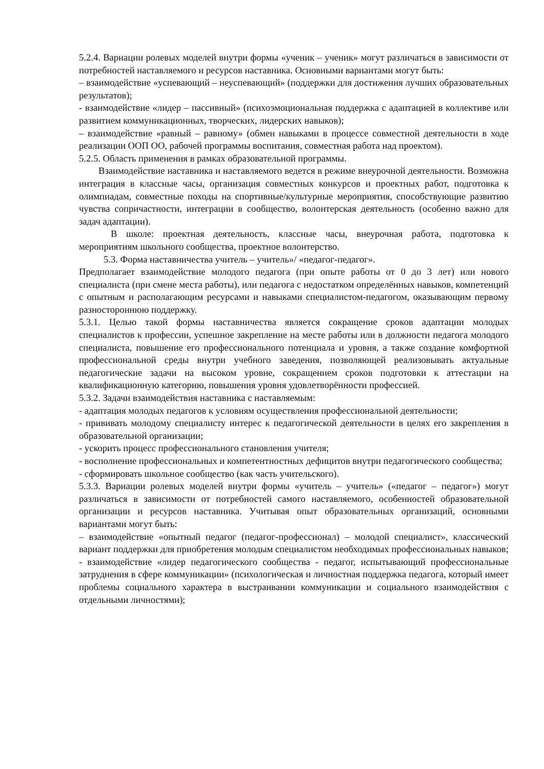5.2.4. Вариации ролевых моделей внутри формы «ученик – ученик» могут различаться в зависимости от потребностей наставляемого и ресурсов наставника. Основными вариантами могут быть:
– взаимодействие «успевающий – неуспевающий» (поддержки для достижения лучших образовательных результатов);
- взаимодействие «лидер – пассивный» (психоэмоциональная поддержка с адаптацией в коллективе или развитием коммуникационных, творческих, лидерских навыков);
– взаимодействие «равный – равному» (обмен навыками в процессе совместной деятельности в ходе реализации ООП ОО, рабочей программы воспитания, совместная работа над проектом).
5.2.5. Область применения в рамках образовательной программы.
Взаимодействие наставника и наставляемого ведется в режиме внеурочной деятельности. Возможна интеграция в классные часы, организация совместных конкурсов и проектных работ, подготовка к олимпиадам, совместные походы на спортивные/культурные мероприятия, способствующие развитию чувства сопричастности, интеграции в сообщество, волонтерская деятельность (особенно важно для задач адаптации).
В школе: проектная деятельность, классные часы, внеурочная работа, подготовка к мероприятиям школьного сообщества, проектное волонтерство.
5.3. Форма наставничества учитель – учитель»/ «педагог-педагог».
Предполагает взаимодействие молодого педагога (при опыте работы от 0 до 3 лет) или нового специалиста (при смене места работы), или педагога с недостатком определённых навыков, компетенций с опытным и располагающим ресурсами и навыками специалистом-педагогом, оказывающим первому разностороннюю поддержку.
5.3.1. Целью такой формы наставничества является сокращение сроков адаптации молодых специалистов к профессии, успешное закрепление на месте работы или в должности педагога молодого специалиста, повышение его профессионального потенциала и уровня, а также создание комфортной профессиональной среды внутри учебного заведения, позволяющей реализовывать актуальные педагогические задачи на высоком уровне, сокращением сроков подготовки к аттестации на квалификационную категорию, повышения уровня удовлетворённости профессией.
5.3.2. Задачи взаимодействия наставника с наставляемым:
- адаптация молодых педагогов к условиям осуществления профессиональной деятельности;
- прививать молодому специалисту интерес к педагогической деятельности в целях его закрепления в образовательной организации;
- ускорить процесс профессионального становления учителя;
- восполнение профессиональных и компетентностных дефицитов внутри педагогического сообщества;
- сформировать школьное сообщество (как часть учительского).
5.3.3. Вариации ролевых моделей внутри формы «учитель – учитель» («педагог – педагог») могут различаться в зависимости от потребностей самого наставляемого, особенностей образовательной организации и ресурсов наставника. Учитывая опыт образовательных организаций, основными вариантами могут быть:
– взаимодействие «опытный педагог (педагог-профессионал) – молодой специалист», классический вариант поддержки для приобретения молодым специалистом необходимых профессиональных навыков;
- взаимодействие «лидер педагогического сообщества - педагог, испытывающий профессиональные затруднения в сфере коммуникации» (психологическая и личностная поддержка педагога, который имеет проблемы социального характера в выстраивании коммуникации и социального взаимодействия с отдельными личностями);